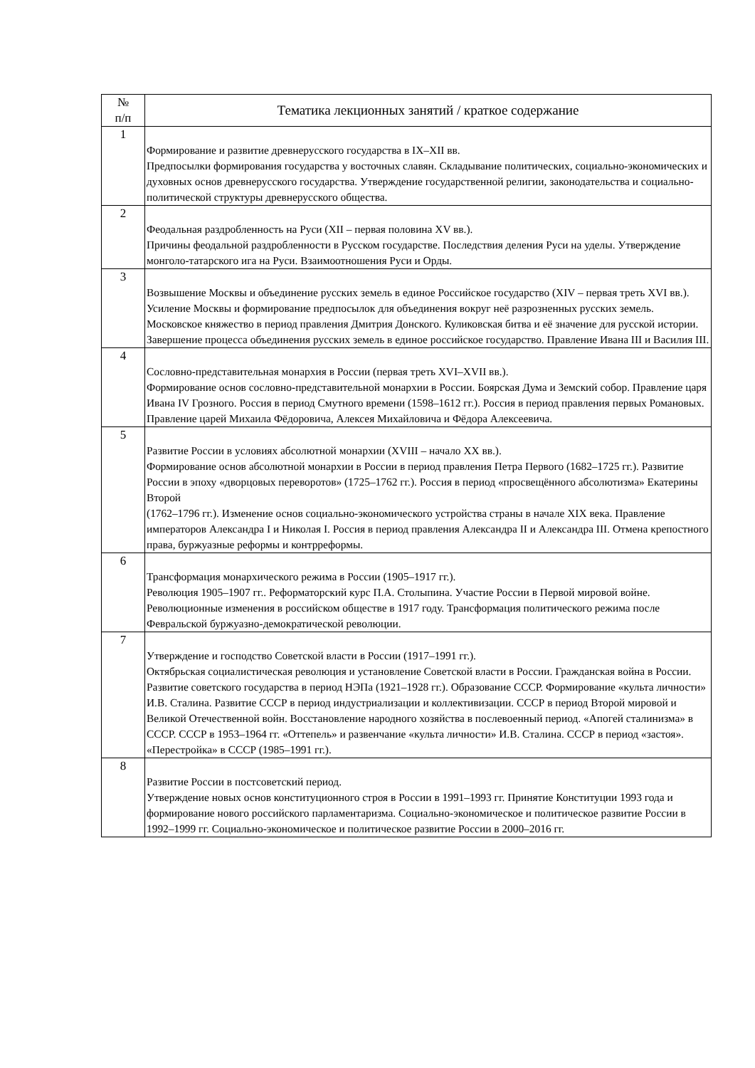| № п/п | Тематика лекционных занятий / краткое содержание |
| --- | --- |
| 1 | Формирование и развитие древнерусского государства в IX–XII вв. Предпосылки формирования государства у восточных славян. Складывание политических, социально-экономических и духовных основ древнерусского государства. Утверждение государственной религии, законодательства и социально-политической структуры древнерусского общества. |
| 2 | Феодальная раздробленность на Руси (XII – первая половина XV вв.). Причины феодальной раздробленности в Русском государстве. Последствия деления Руси на уделы. Утверждение монголо-татарского ига на Руси. Взаимоотношения Руси и Орды. |
| 3 | Возвышение Москвы и объединение русских земель в единое Российское государство (XIV – первая треть XVI вв.). Усиление Москвы и формирование предпосылок для объединения вокруг неё разрозненных русских земель. Московское княжество в период правления Дмитрия Донского. Куликовская битва и её значение для русской истории. Завершение процесса объединения русских земель в единое российское государство. Правление Ивана III и Василия III. |
| 4 | Сословно-представительная монархия в России (первая треть XVI–XVII вв.). Формирование основ сословно-представительной монархии в России. Боярская Дума и Земский собор. Правление царя Ивана IV Грозного. Россия в период Смутного времени (1598–1612 гг.). Россия в период правления первых Романовых. Правление царей Михаила Фёдоровича, Алексея Михайловича и Фёдора Алексеевича. |
| 5 | Развитие России в условиях абсолютной монархии (XVIII – начало XX вв.). Формирование основ абсолютной монархии в России в период правления Петра Первого (1682–1725 гг.). Развитие России в эпоху «дворцовых переворотов» (1725–1762 гг.). Россия в период «просвещённого абсолютизма» Екатерины Второй (1762–1796 гг.). Изменение основ социально-экономического устройства страны в начале XIX века. Правление императоров Александра I и Николая I. Россия в период правления Александра II и Александра III. Отмена крепостного права, буржуазные реформы и контрреформы. |
| 6 | Трансформация монархического режима в России (1905–1917 гг.). Революция 1905–1907 гг.. Реформаторский курс П.А. Столыпина. Участие России в Первой мировой войне. Революционные изменения в российском обществе в 1917 году. Трансформация политического режима после Февральской буржуазно-демократической революции. |
| 7 | Утверждение и господство Советской власти в России (1917–1991 гг.). Октябрьская социалистическая революция и установление Советской власти в России. Гражданская война в России. Развитие советского государства в период НЭПа (1921–1928 гг.). Образование СССР. Формирование «культа личности» И.В. Сталина. Развитие СССР в период индустриализации и коллективизации. СССР в период Второй мировой и Великой Отечественной войн. Восстановление народного хозяйства в послевоенный период. «Апогей сталинизма» в СССР. СССР в 1953–1964 гг. «Оттепель» и развенчание «культа личности» И.В. Сталина. СССР в период «застоя». «Перестройка» в СССР (1985–1991 гг.). |
| 8 | Развитие России в постсоветский период. Утверждение новых основ конституционного строя в России в 1991–1993 гг. Принятие Конституции 1993 года и формирование нового российского парламентаризма. Социально-экономическое и политическое развитие России в 1992–1999 гг. Социально-экономическое и политическое развитие России в 2000–2016 гг. |